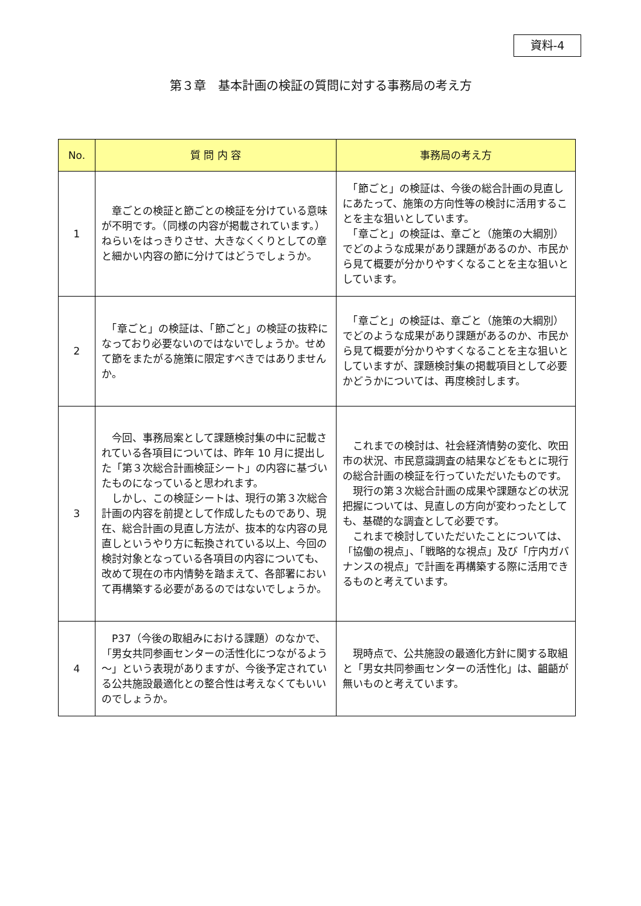資料-4
第３章　基本計画の検証の質問に対する事務局の考え方
| No. | 質 問 内 容 | 事務局の考え方 |
| --- | --- | --- |
| 1 | 章ごとの検証と節ごとの検証を分けている意味が不明です。（同様の内容が掲載されています。）ねらいをはっきりさせ、大きなくくりとしての章と細かい内容の節に分けてはどうでしょうか。 | 「節ごと」の検証は、今後の総合計画の見直しにあたって、施策の方向性等の検討に活用することを主な狙いとしています。 「章ごと」の検証は、章ごと（施策の大綱別）でどのような成果があり課題があるのか、市民から見て概要が分かりやすくなることを主な狙いとしています。 |
| 2 | 「章ごと」の検証は、「節ごと」の検証の抜粋になっており必要ないのではないでしょうか。せめて節をまたがる施策に限定すべきではありませんか。 | 「章ごと」の検証は、章ごと（施策の大綱別）でどのような成果があり課題があるのか、市民から見て概要が分かりやすくなることを主な狙いとしていますが、課題検討集の掲載項目として必要かどうかについては、再度検討します。 |
| 3 | 今回、事務局案として課題検討集の中に記載されている各項目については、昨年 10 月に提出した「第３次総合計画検証シート」の内容に基づいたものになっていると思われます。 しかし、この検証シートは、現行の第３次総合計画の内容を前提として作成したものであり、現在、総合計画の見直し方法が、抜本的な内容の見直しというやり方に転換されている以上、今回の検討対象となっている各項目の内容についても、改めて現在の市内情勢を踏まえて、各部署において再構築する必要があるのではないでしょうか。 | これまでの検討は、社会経済情勢の変化、吹田市の状況、市民意識調査の結果などをもとに現行の総合計画の検証を行っていただいたものです。 現行の第３次総合計画の成果や課題などの状況把握については、見直しの方向が変わったとしても、基礎的な調査として必要です。 これまで検討していただいたことについては、「協働の視点」、「戦略的な視点」及び「庁内ガバナンスの視点」で計画を再構築する際に活用できるものと考えています。 |
| 4 | P37（今後の取組みにおける課題）のなかで、「男女共同参画センターの活性化につながるよう～」という表現がありますが、今後予定されている公共施設最適化との整合性は考えなくてもいいのでしょうか。 | 現時点で、公共施設の最適化方針に関する取組と「男女共同参画センターの活性化」は、齟齬が無いものと考えています。 |